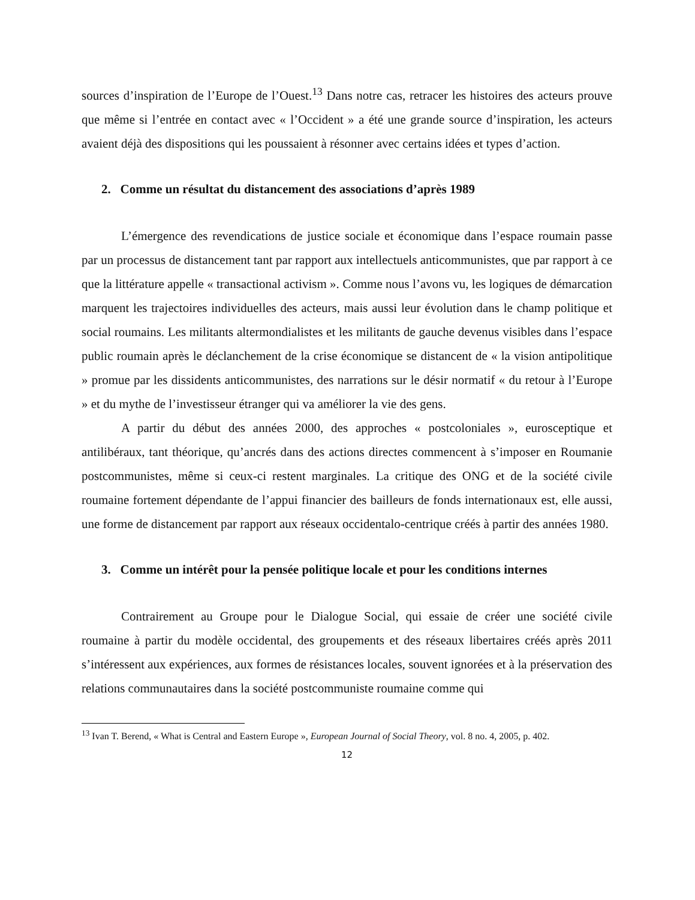sources d’inspiration de l’Europe de l’Ouest.<sup>13</sup> Dans notre cas, retracer les histoires des acteurs prouve que même si l’entrée en contact avec « l’Occident » a été une grande source d’inspiration, les acteurs avaient déjà des dispositions qui les poussaient à résonner avec certains idées et types d’action.
2. Comme un résultat du distancement des associations d’après 1989
L’émergence des revendications de justice sociale et économique dans l’espace roumain passe par un processus de distancement tant par rapport aux intellectuels anticommunistes, que par rapport à ce que la littérature appelle « transactional activism ». Comme nous l’avons vu, les logiques de démarcation marquent les trajectoires individuelles des acteurs, mais aussi leur évolution dans le champ politique et social roumains. Les militants altermondialistes et les militants de gauche devenus visibles dans l’espace public roumain après le déclanchement de la crise économique se distancent de « la vision antipolitique » promue par les dissidents anticommunistes, des narrations sur le désir normatif « du retour à l’Europe » et du mythe de l’investisseur étranger qui va améliorer la vie des gens.
A partir du début des années 2000, des approches « postcoloniales », eurosceptique et antilibéraux, tant théorique, qu’ancrés dans des actions directes commencent à s’imposer en Roumanie postcommunistes, même si ceux-ci restent marginales. La critique des ONG et de la société civile roumaine fortement dépendante de l’appui financier des bailleurs de fonds internationaux est, elle aussi, une forme de distancement par rapport aux réseaux occidentalo-centrique créés à partir des années 1980.
3. Comme un intérêt pour la pensée politique locale et pour les conditions internes
Contrairement au Groupe pour le Dialogue Social, qui essaie de créer une société civile roumaine à partir du modèle occidental, des groupements et des réseaux libertaires créés après 2011 s’intéressent aux expériences, aux formes de résistances locales, souvent ignorées et à la préservation des relations communautaires dans la société postcommuniste roumaine comme qui
<sup>13</sup> Ivan T. Berend, « What is Central and Eastern Europe », European Journal of Social Theory, vol. 8 no. 4, 2005, p. 402.
12